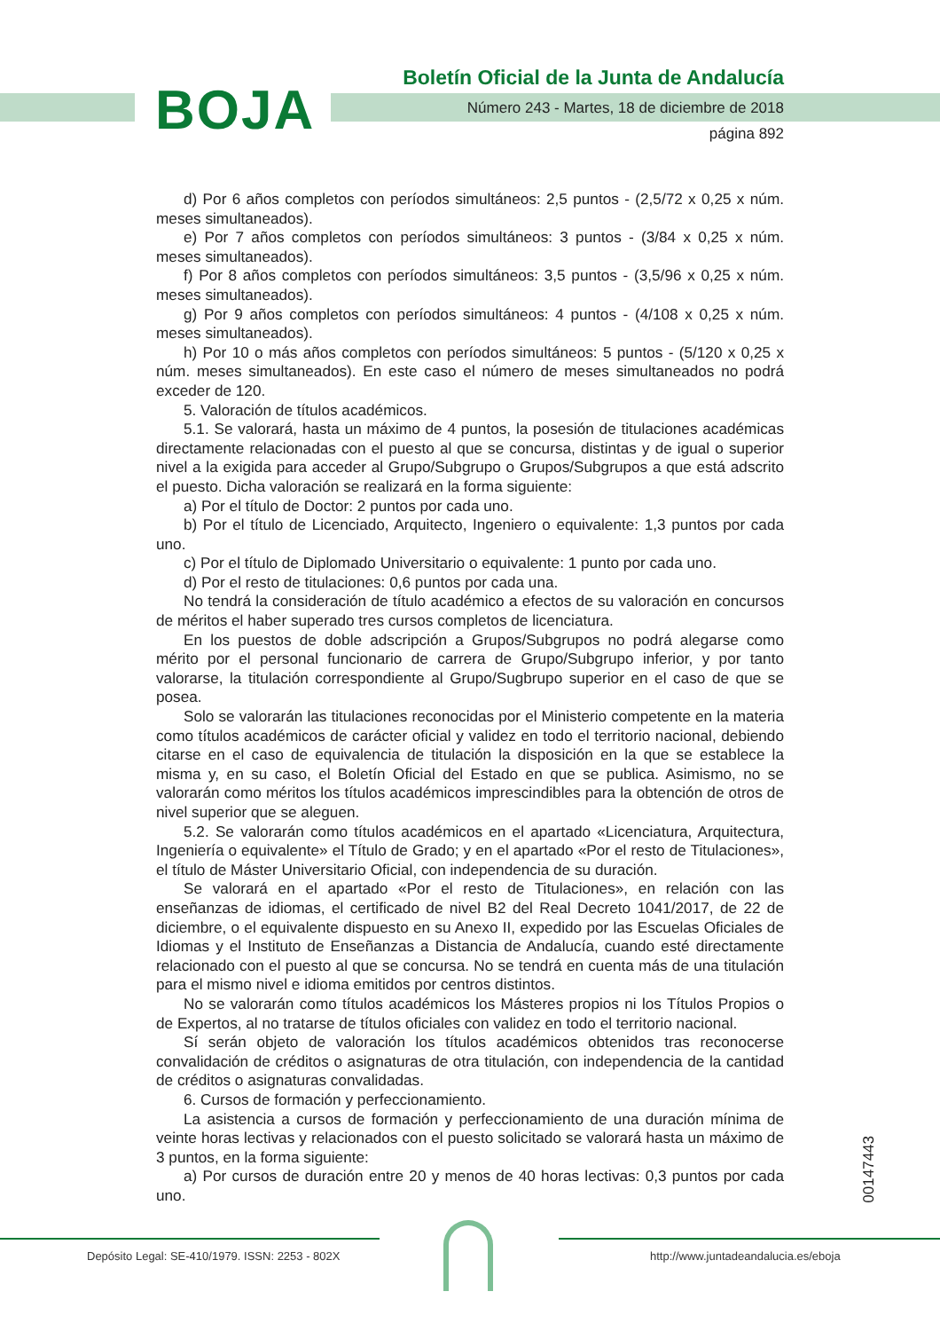BOJA
Boletín Oficial de la Junta de Andalucía
Número 243 - Martes, 18 de diciembre de 2018
página 892
d) Por 6 años completos con períodos simultáneos: 2,5 puntos - (2,5/72 x 0,25 x núm. meses simultaneados).
e) Por 7 años completos con períodos simultáneos: 3 puntos - (3/84 x 0,25 x núm. meses simultaneados).
f) Por 8 años completos con períodos simultáneos: 3,5 puntos - (3,5/96 x 0,25 x núm. meses simultaneados).
g) Por 9 años completos con períodos simultáneos: 4 puntos - (4/108 x 0,25 x núm. meses simultaneados).
h) Por 10 o más años completos con períodos simultáneos: 5 puntos - (5/120 x 0,25 x núm. meses simultaneados). En este caso el número de meses simultaneados no podrá exceder de 120.
5. Valoración de títulos académicos.
5.1. Se valorará, hasta un máximo de 4 puntos, la posesión de titulaciones académicas directamente relacionadas con el puesto al que se concursa, distintas y de igual o superior nivel a la exigida para acceder al Grupo/Subgrupo o Grupos/Subgrupos a que está adscrito el puesto. Dicha valoración se realizará en la forma siguiente:
a) Por el título de Doctor: 2 puntos por cada uno.
b) Por el título de Licenciado, Arquitecto, Ingeniero o equivalente: 1,3 puntos por cada uno.
c) Por el título de Diplomado Universitario o equivalente: 1 punto por cada uno.
d) Por el resto de titulaciones: 0,6 puntos por cada una.
No tendrá la consideración de título académico a efectos de su valoración en concursos de méritos el haber superado tres cursos completos de licenciatura.
En los puestos de doble adscripción a Grupos/Subgrupos no podrá alegarse como mérito por el personal funcionario de carrera de Grupo/Subgrupo inferior, y por tanto valorarse, la titulación correspondiente al Grupo/Sugbrupo superior en el caso de que se posea.
Solo se valorarán las titulaciones reconocidas por el Ministerio competente en la materia como títulos académicos de carácter oficial y validez en todo el territorio nacional, debiendo citarse en el caso de equivalencia de titulación la disposición en la que se establece la misma y, en su caso, el Boletín Oficial del Estado en que se publica. Asimismo, no se valorarán como méritos los títulos académicos imprescindibles para la obtención de otros de nivel superior que se aleguen.
5.2. Se valorarán como títulos académicos en el apartado «Licenciatura, Arquitectura, Ingeniería o equivalente» el Título de Grado; y en el apartado «Por el resto de Titulaciones», el título de Máster Universitario Oficial, con independencia de su duración.
Se valorará en el apartado «Por el resto de Titulaciones», en relación con las enseñanzas de idiomas, el certificado de nivel B2 del Real Decreto 1041/2017, de 22 de diciembre, o el equivalente dispuesto en su Anexo II, expedido por las Escuelas Oficiales de Idiomas y el Instituto de Enseñanzas a Distancia de Andalucía, cuando esté directamente relacionado con el puesto al que se concursa. No se tendrá en cuenta más de una titulación para el mismo nivel e idioma emitidos por centros distintos.
No se valorarán como títulos académicos los Másteres propios ni los Títulos Propios o de Expertos, al no tratarse de títulos oficiales con validez en todo el territorio nacional.
Sí serán objeto de valoración los títulos académicos obtenidos tras reconocerse convalidación de créditos o asignaturas de otra titulación, con independencia de la cantidad de créditos o asignaturas convalidadas.
6. Cursos de formación y perfeccionamiento.
La asistencia a cursos de formación y perfeccionamiento de una duración mínima de veinte horas lectivas y relacionados con el puesto solicitado se valorará hasta un máximo de 3 puntos, en la forma siguiente:
a) Por cursos de duración entre 20 y menos de 40 horas lectivas: 0,3 puntos por cada uno.
00147443
Depósito Legal: SE-410/1979. ISSN: 2253 - 802X
http://www.juntadeandalucia.es/eboja